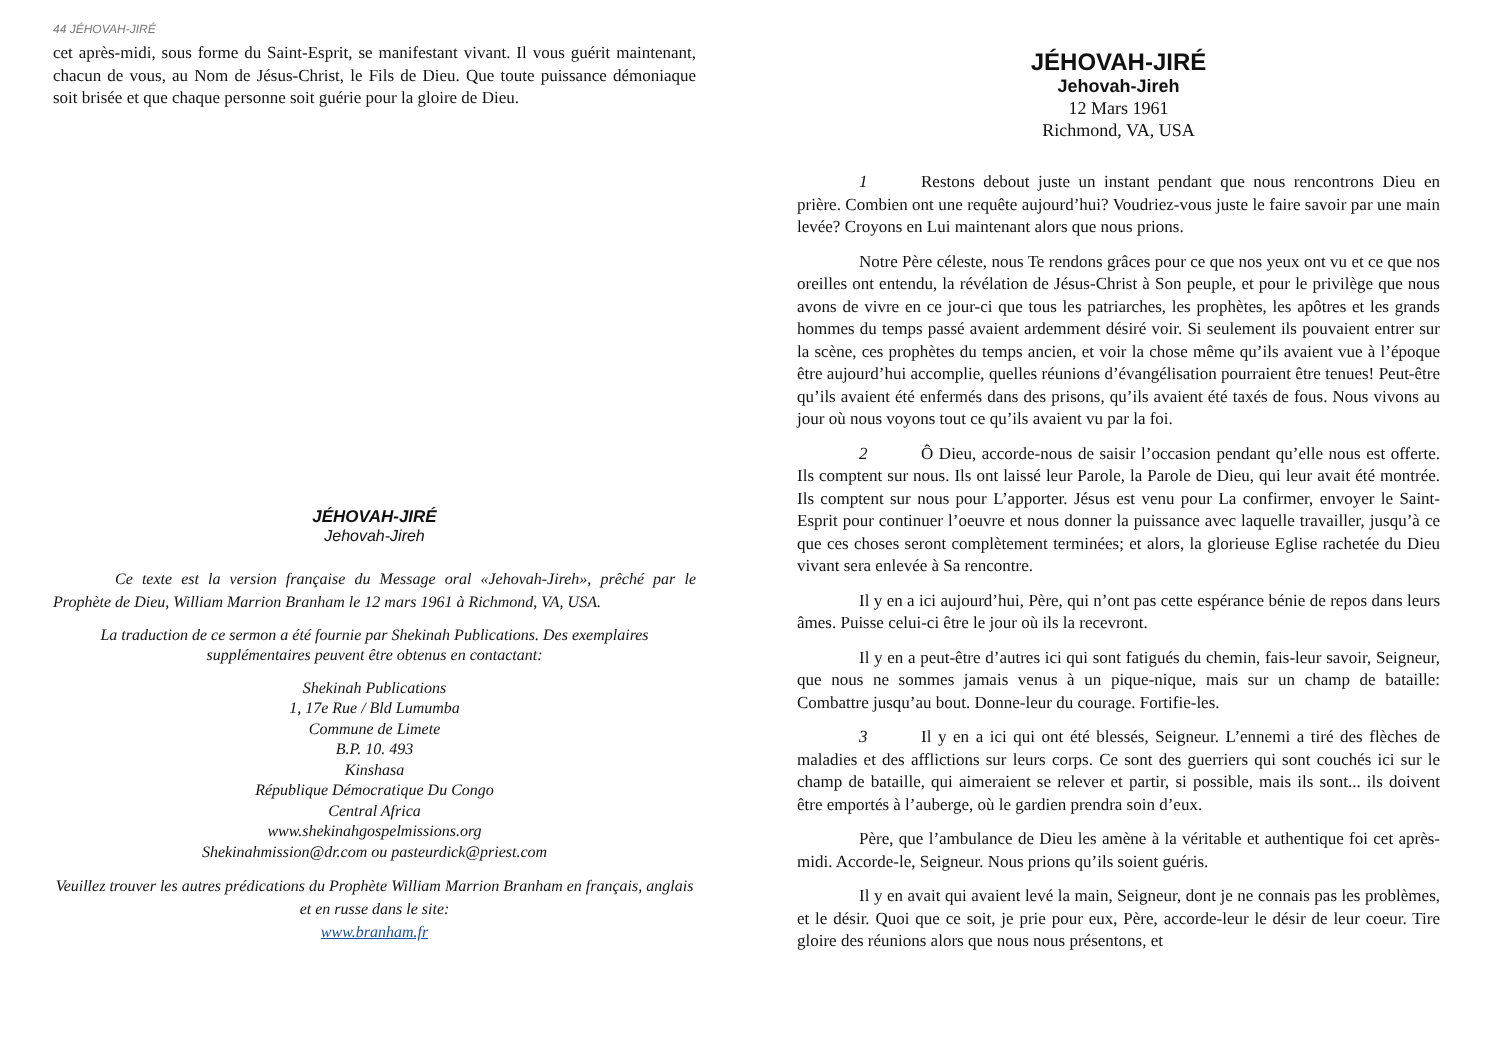44 JÉHOVAH-JIRÉ
cet après-midi, sous forme du Saint-Esprit, se manifestant vivant. Il vous guérit maintenant, chacun de vous, au Nom de Jésus-Christ, le Fils de Dieu. Que toute puissance démoniaque soit brisée et que chaque personne soit guérie pour la gloire de Dieu.
JÉHOVAH-JIRÉ
Jehovah-Jireh
Ce texte est la version française du Message oral «Jehovah-Jireh», prêché par le Prophète de Dieu, William Marrion Branham le 12 mars 1961 à Richmond, VA, USA.
La traduction de ce sermon a été fournie par Shekinah Publications. Des exemplaires supplémentaires peuvent être obtenus en contactant:
Shekinah Publications
1, 17e Rue / Bld Lumumba
Commune de Limete
B.P. 10. 493
Kinshasa
République Démocratique Du Congo
Central Africa
www.shekinahgospelmissions.org
Shekinahmission@dr.com ou pasteurdick@priest.com
Veuillez trouver les autres prédications du Prophète William Marrion Branham en français, anglais et en russe dans le site:
www.branham.fr
JÉHOVAH-JIRÉ
Jehovah-Jireh
12 Mars 1961
Richmond, VA, USA
1 Restons debout juste un instant pendant que nous rencontrons Dieu en prière. Combien ont une requête aujourd’hui? Voudriez-vous juste le faire savoir par une main levée? Croyons en Lui maintenant alors que nous prions.
Notre Père céleste, nous Te rendons grâces pour ce que nos yeux ont vu et ce que nos oreilles ont entendu, la révélation de Jésus-Christ à Son peuple, et pour le privilège que nous avons de vivre en ce jour-ci que tous les patriarches, les prophètes, les apôtres et les grands hommes du temps passé avaient ardemment désiré voir. Si seulement ils pouvaient entrer sur la scène, ces prophètes du temps ancien, et voir la chose même qu’ils avaient vue à l’époque être aujourd’hui accomplie, quelles réunions d’évangélisation pourraient être tenues! Peut-être qu’ils avaient été enfermés dans des prisons, qu’ils avaient été taxés de fous. Nous vivons au jour où nous voyons tout ce qu’ils avaient vu par la foi.
2 Ô Dieu, accorde-nous de saisir l’occasion pendant qu’elle nous est offerte. Ils comptent sur nous. Ils ont laissé leur Parole, la Parole de Dieu, qui leur avait été montrée. Ils comptent sur nous pour L’apporter. Jésus est venu pour La confirmer, envoyer le Saint-Esprit pour continuer l’oeuvre et nous donner la puissance avec laquelle travailler, jusqu’à ce que ces choses seront complètement terminées; et alors, la glorieuse Eglise rachetée du Dieu vivant sera enlevée à Sa rencontre.
Il y en a ici aujourd’hui, Père, qui n’ont pas cette espérance bénie de repos dans leurs âmes. Puisse celui-ci être le jour où ils la recevront.
Il y en a peut-être d’autres ici qui sont fatigués du chemin, fais-leur savoir, Seigneur, que nous ne sommes jamais venus à un pique-nique, mais sur un champ de bataille: Combattre jusqu’au bout. Donne-leur du courage. Fortifie-les.
3 Il y en a ici qui ont été blessés, Seigneur. L’ennemi a tiré des flèches de maladies et des afflictions sur leurs corps. Ce sont des guerriers qui sont couchés ici sur le champ de bataille, qui aimeraient se relever et partir, si possible, mais ils sont... ils doivent être emportés à l’auberge, où le gardien prendra soin d’eux.
Père, que l’ambulance de Dieu les amène à la véritable et authentique foi cet après-midi. Accorde-le, Seigneur. Nous prions qu’ils soient guéris.
Il y en avait qui avaient levé la main, Seigneur, dont je ne connais pas les problèmes, et le désir. Quoi que ce soit, je prie pour eux, Père, accorde-leur le désir de leur coeur. Tire gloire des réunions alors que nous nous présentons, et